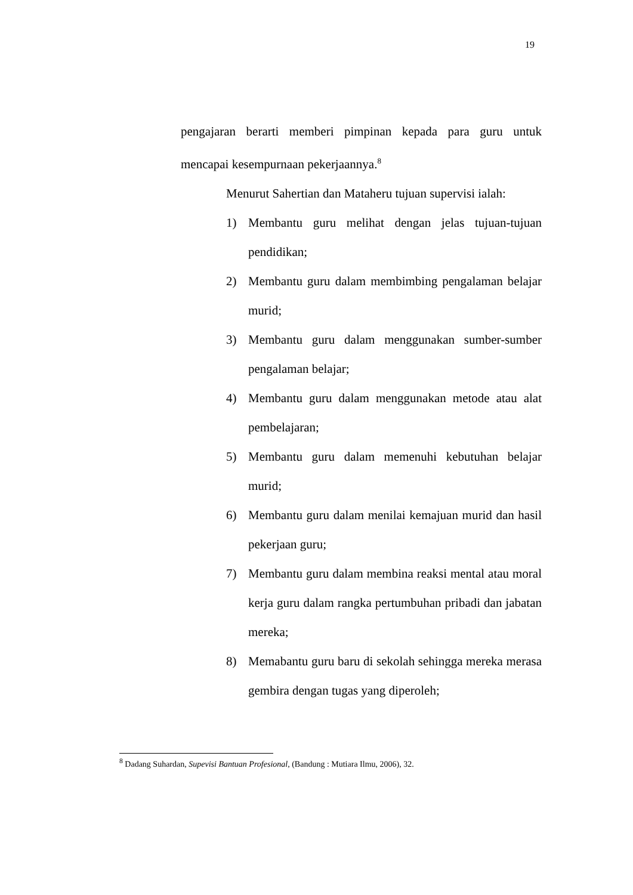19
pengajaran berarti memberi pimpinan kepada para guru untuk mencapai kesempurnaan pekerjaannya.<sup>8</sup>
Menurut Sahertian dan Mataheru tujuan supervisi ialah:
1) Membantu guru melihat dengan jelas tujuan-tujuan pendidikan;
2) Membantu guru dalam membimbing pengalaman belajar murid;
3) Membantu guru dalam menggunakan sumber-sumber pengalaman belajar;
4) Membantu guru dalam menggunakan metode atau alat pembelajaran;
5) Membantu guru dalam memenuhi kebutuhan belajar murid;
6) Membantu guru dalam menilai kemajuan murid dan hasil pekerjaan guru;
7) Membantu guru dalam membina reaksi mental atau moral kerja guru dalam rangka pertumbuhan pribadi dan jabatan mereka;
8) Memabantu guru baru di sekolah sehingga mereka merasa gembira dengan tugas yang diperoleh;
<sup>8</sup> Dadang Suhardan, Supevisi Bantuan Profesional, (Bandung : Mutiara Ilmu, 2006), 32.